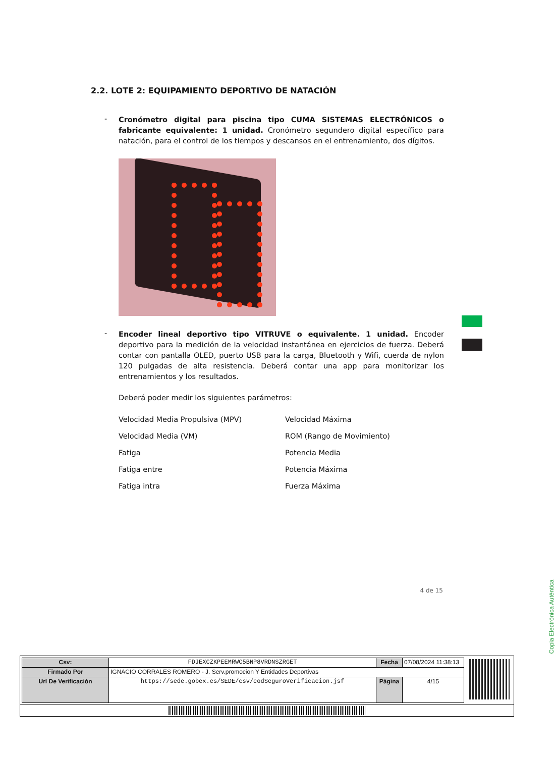2.2. LOTE 2: EQUIPAMIENTO DEPORTIVO DE NATACIÓN
-
Cronómetro digital para piscina tipo CUMA SISTEMAS ELECTRÓNICOS o fabricante equivalente: 1 unidad. Cronómetro segundero digital específico para natación, para el control de los tiempos y descansos en el entrenamiento, dos dígitos.
-
Encoder lineal deportivo tipo VITRUVE o equivalente. 1 unidad. Encoder deportivo para la medición de la velocidad instantánea en ejercicios de fuerza. Deberá contar con pantalla OLED, puerto USB para la carga, Bluetooth y Wifi, cuerda de nylon 120 pulgadas de alta resistencia. Deberá contar una app para monitorizar los entrenamientos y los resultados.
Deberá poder medir los siguientes parámetros:
Velocidad Media Propulsiva (MPV)
Velocidad Máxima
Velocidad Media (VM)
ROM (Rango de Movimiento)
Fatiga
Potencia Media
Fatiga entre
Potencia Máxima
Fatiga intra
Fuerza Máxima
4 de 15
Copia Electrónica Auténtica
| Csv: | FDJEXCZKPEEMRWC5BNP8VRDNSZRGET | Fecha | 07/08/2024 11:38:13 |
| Firmado Por | IGNACIO CORRALES ROMERO - J. Serv.promocion Y Entidades Deportivas | | |
| Url De Verificación | https://sede.gobex.es/SEDE/csv/codSeguroVerificacion.jsf | Página | 4/15 |